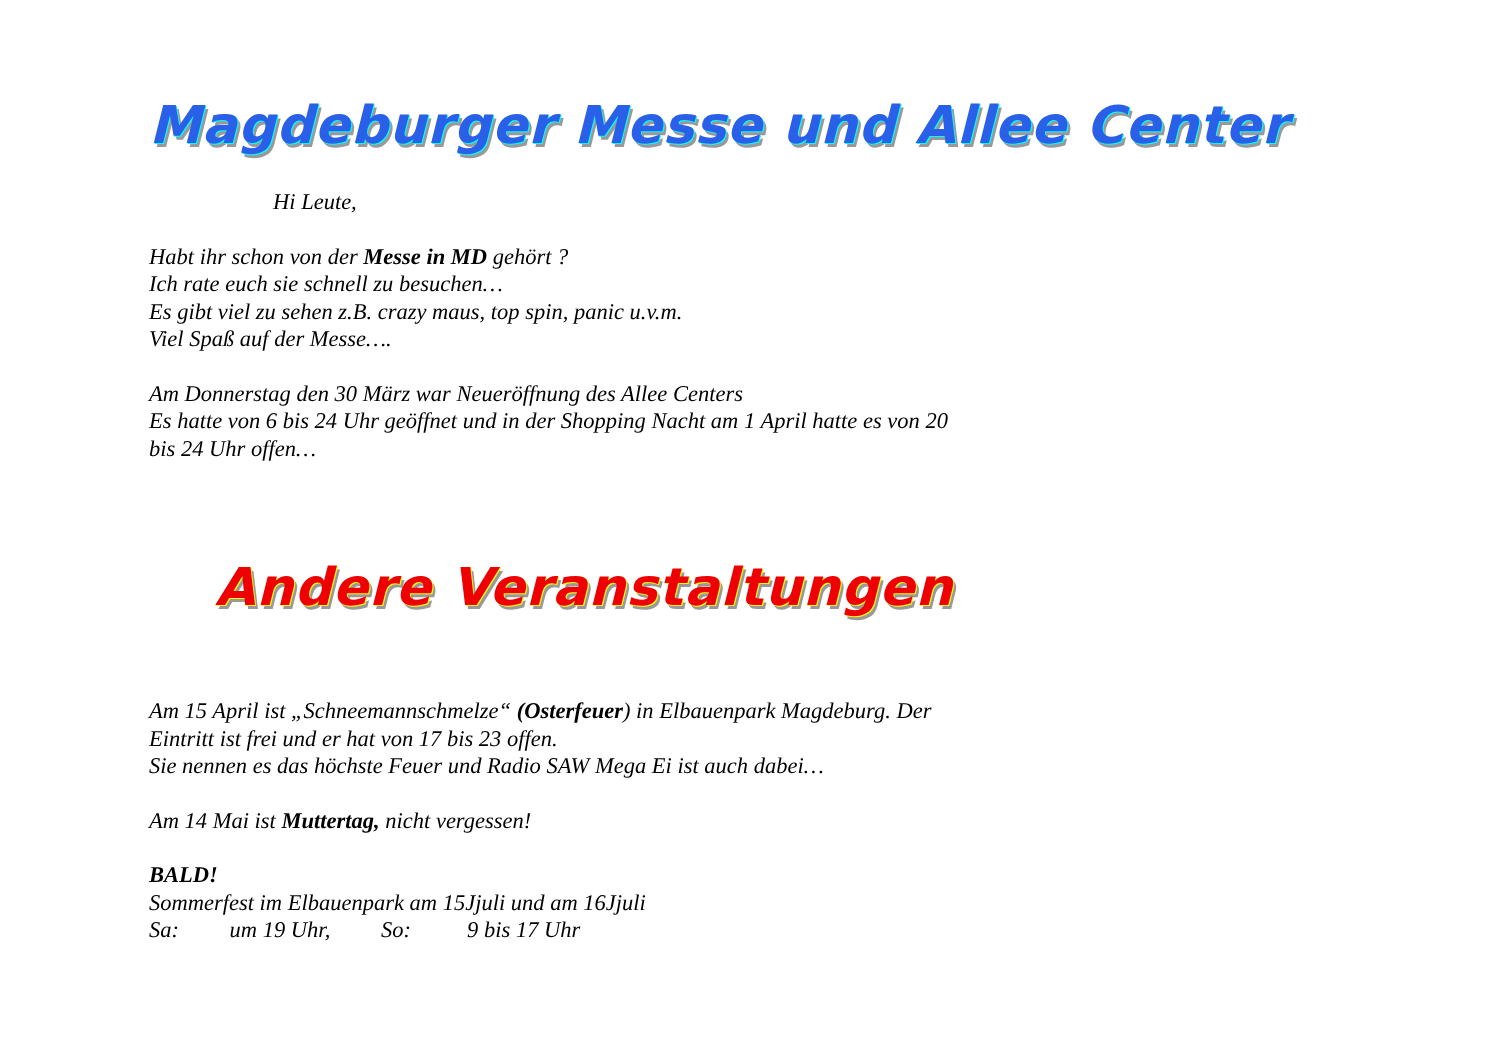Magdeburger Messe und Allee Center
Hi Leute,
Habt ihr schon von der Messe in MD gehört ?
Ich rate euch sie schnell zu besuchen…
Es gibt viel zu sehen z.B. crazy maus, top spin, panic u.v.m.
Viel Spaß auf der Messe….
Am Donnerstag den 30 März war Neueröffnung des Allee Centers
Es hatte von 6 bis 24 Uhr geöffnet und in der Shopping Nacht am 1 April hatte es von 20
bis 24 Uhr offen…
Andere Veranstaltungen
Am 15 April ist „Schneemannschmelze“ (Osterfeuer) in Elbauenpark Magdeburg. Der
Eintritt ist frei und er hat von 17 bis 23 offen.
Sie nennen es das höchste Feuer und Radio SAW Mega Ei ist auch dabei…
Am 14 Mai ist Muttertag, nicht vergessen!
BALD!
Sommerfest im Elbauenpark am 15Jjuli und am 16Jjuli
Sa: um 19 Uhr, So: 9 bis 17 Uhr